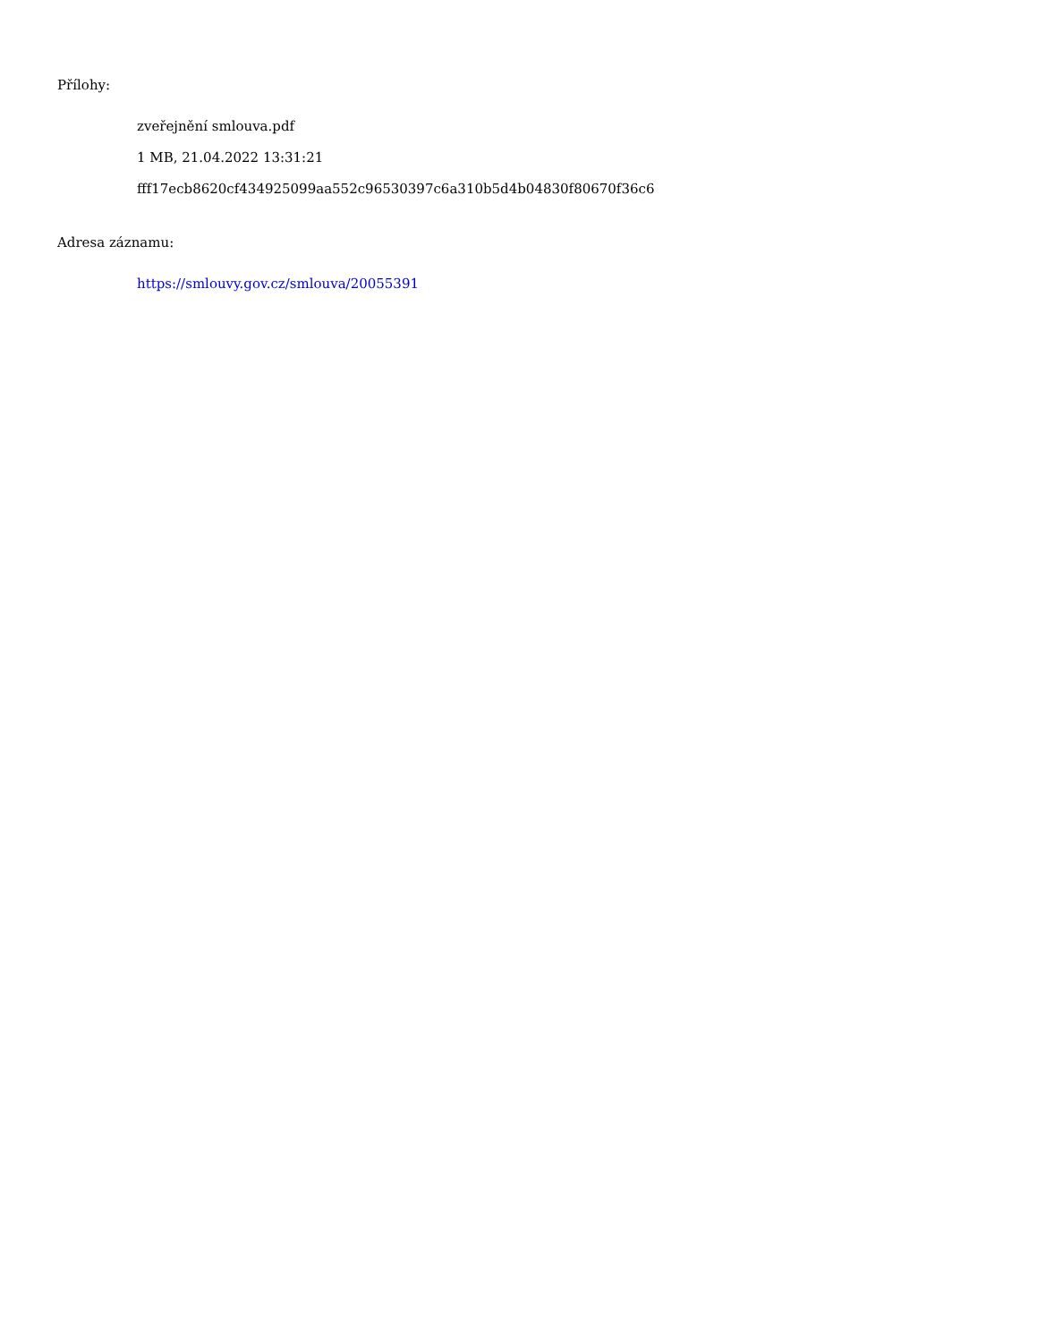Přílohy:
zveřejnění smlouva.pdf
1 MB, 21.04.2022 13:31:21
fff17ecb8620cf434925099aa552c96530397c6a310b5d4b04830f80670f36c6
Adresa záznamu:
https://smlouvy.gov.cz/smlouva/20055391